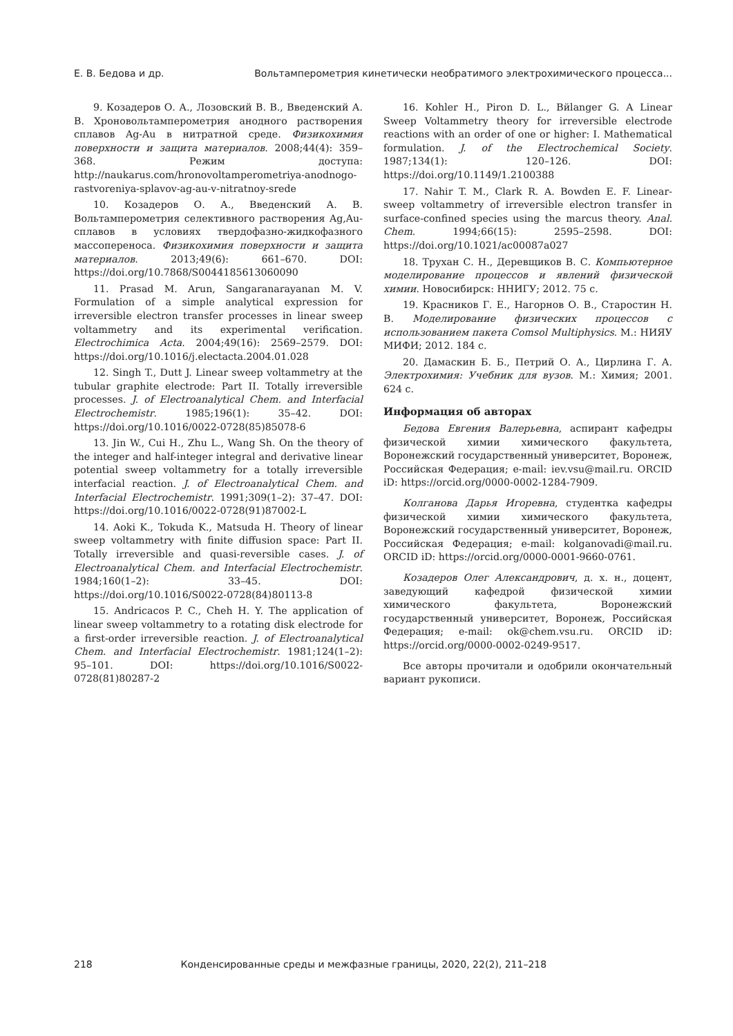Е. В. Бедова и др. Вольтамперометрия кинетически необратимого электрохимического процесса...
9. Козадеров О. А., Лозовский В. В., Введенский А. В. Хроновольтамперометрия анодного растворения сплавов Ag-Au в нитратной среде. Физикохимия поверхности и защита материалов. 2008;44(4): 359–368. Режим доступа: http://naukarus.com/hronovoltamperometriya-anodnogo-rastvoreniya-splavov-ag-au-v-nitratnoy-srede
10. Козадеров О. А., Введенский А. В. Вольтамперометрия селективного растворения Ag,Au-сплавов в условиях твердофазно-жидкофазного массопереноса. Физикохимия поверхности и защита материалов. 2013;49(6): 661–670. DOI: https://doi.org/10.7868/S0044185613060090
11. Prasad M. Arun, Sangaranarayanan M. V. Formulation of a simple analytical expression for irreversible electron transfer processes in linear sweep voltammetry and its experimental verification. Electrochimica Acta. 2004;49(16): 2569–2579. DOI: https://doi.org/10.1016/j.electacta.2004.01.028
12. Singh T., Dutt J. Linear sweep voltammetry at the tubular graphite electrode: Part II. Totally irreversible processes. J. of Electroanalytical Chem. and Interfacial Electrochemistr. 1985;196(1): 35–42. DOI: https://doi.org/10.1016/0022-0728(85)85078-6
13. Jin W., Cui H., Zhu L., Wang Sh. On the theory of the integer and half-integer integral and derivative linear potential sweep voltammetry for a totally irreversible interfacial reaction. J. of Electroanalytical Chem. and Interfacial Electrochemistr. 1991;309(1–2): 37–47. DOI: https://doi.org/10.1016/0022-0728(91)87002-L
14. Aoki K., Tokuda K., Matsuda H. Theory of linear sweep voltammetry with finite diffusion space: Part II. Totally irreversible and quasi-reversible cases. J. of Electroanalytical Chem. and Interfacial Electrochemistr. 1984;160(1–2): 33–45. DOI: https://doi.org/10.1016/S0022-0728(84)80113-8
15. Andricacos P. C., Cheh H. Y. The application of linear sweep voltammetry to a rotating disk electrode for a first-order irreversible reaction. J. of Electroanalytical Chem. and Interfacial Electrochemistr. 1981;124(1–2): 95–101. DOI: https://doi.org/10.1016/S0022-0728(81)80287-2
16. Kohler H., Piron D. L., Bйlanger G. A Linear Sweep Voltammetry theory for irreversible electrode reactions with an order of one or higher: I. Mathematical formulation. J. of the Electrochemical Society. 1987;134(1): 120–126. DOI: https://doi.org/10.1149/1.2100388
17. Nahir T. M., Clark R. A. Bowden E. F. Linear-sweep voltammetry of irreversible electron transfer in surface-confined species using the marcus theory. Anal. Chem. 1994;66(15): 2595–2598. DOI: https://doi.org/10.1021/ac00087a027
18. Трухан С. Н., Деревщиков В. С. Компьютерное моделирование процессов и явлений физической химии. Новосибирск: ННИГУ; 2012. 75 с.
19. Красников Г. Е., Нагорнов О. В., Старостин Н. В. Моделирование физических процессов с использованием пакета Comsol Multiphysics. М.: НИЯУ МИФИ; 2012. 184 с.
20. Дамаскин Б. Б., Петрий О. А., Цирлина Г. А. Электрохимия: Учебник для вузов. М.: Химия; 2001. 624 с.
Информация об авторах
Бедова Евгения Валерьевна, аспирант кафедры физической химии химического факультета, Воронежский государственный университет, Воронеж, Российская Федерация; e-mail: iev.vsu@mail.ru. ORCID iD: https://orcid.org/0000-0002-1284-7909.
Колганова Дарья Игоревна, студентка кафедры физической химии химического факультета, Воронежский государственный университет, Воронеж, Российская Федерация; e-mail: kolganovadi@mail.ru. ORCID iD: https://orcid.org/0000-0001-9660-0761.
Козадеров Олег Александрович, д. х. н., доцент, заведующий кафедрой физической химии химического факультета, Воронежский государственный университет, Воронеж, Российская Федерация; e-mail: ok@chem.vsu.ru. ORCID iD: https://orcid.org/0000-0002-0249-9517.
Все авторы прочитали и одобрили окончательный вариант рукописи.
218 Конденсированные среды и межфазные границы, 2020, 22(2), 211–218